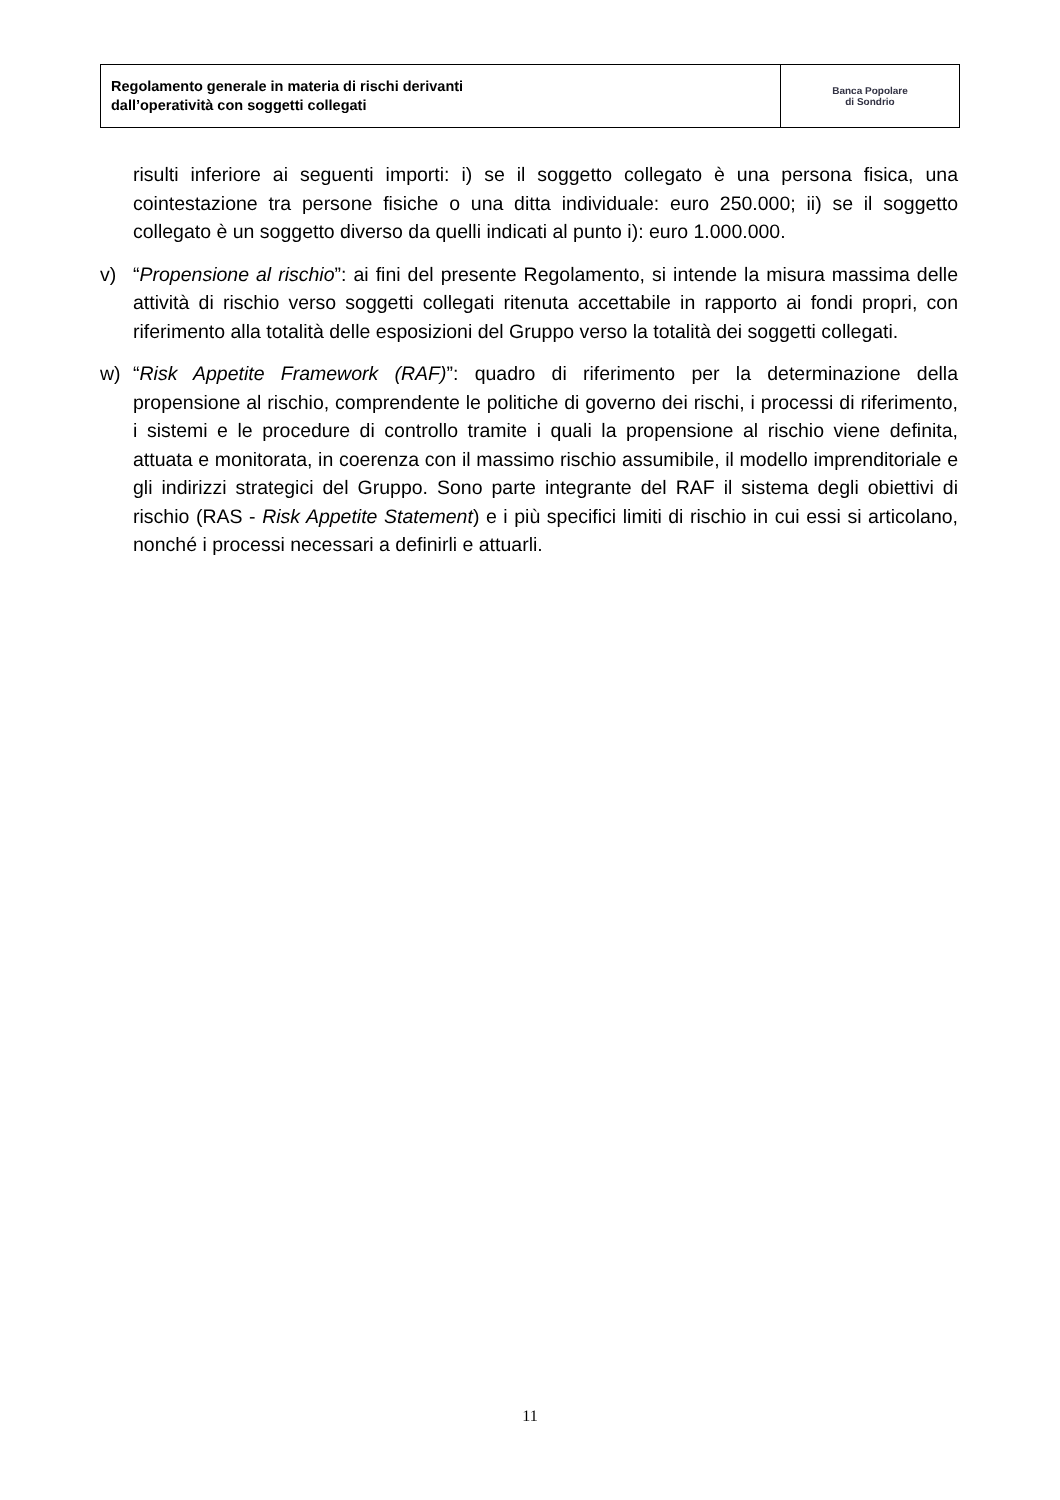| Regolamento generale in materia di rischi derivanti dall’operatività con soggetti collegati | Banca Popolare di Sondrio |
risulti inferiore ai seguenti importi: i) se il soggetto collegato è una persona fisica, una cointestazione tra persone fisiche o una ditta individuale: euro 250.000; ii) se il soggetto collegato è un soggetto diverso da quelli indicati al punto i): euro 1.000.000.
v) “Propensione al rischio”: ai fini del presente Regolamento, si intende la misura massima delle attività di rischio verso soggetti collegati ritenuta accettabile in rapporto ai fondi propri, con riferimento alla totalità delle esposizioni del Gruppo verso la totalità dei soggetti collegati.
w) “Risk Appetite Framework (RAF)”: quadro di riferimento per la determinazione della propensione al rischio, comprendente le politiche di governo dei rischi, i processi di riferimento, i sistemi e le procedure di controllo tramite i quali la propensione al rischio viene definita, attuata e monitorata, in coerenza con il massimo rischio assumibile, il modello imprenditoriale e gli indirizzi strategici del Gruppo. Sono parte integrante del RAF il sistema degli obiettivi di rischio (RAS - Risk Appetite Statement) e i più specifici limiti di rischio in cui essi si articolano, nonché i processi necessari a definirli e attuarli.
11